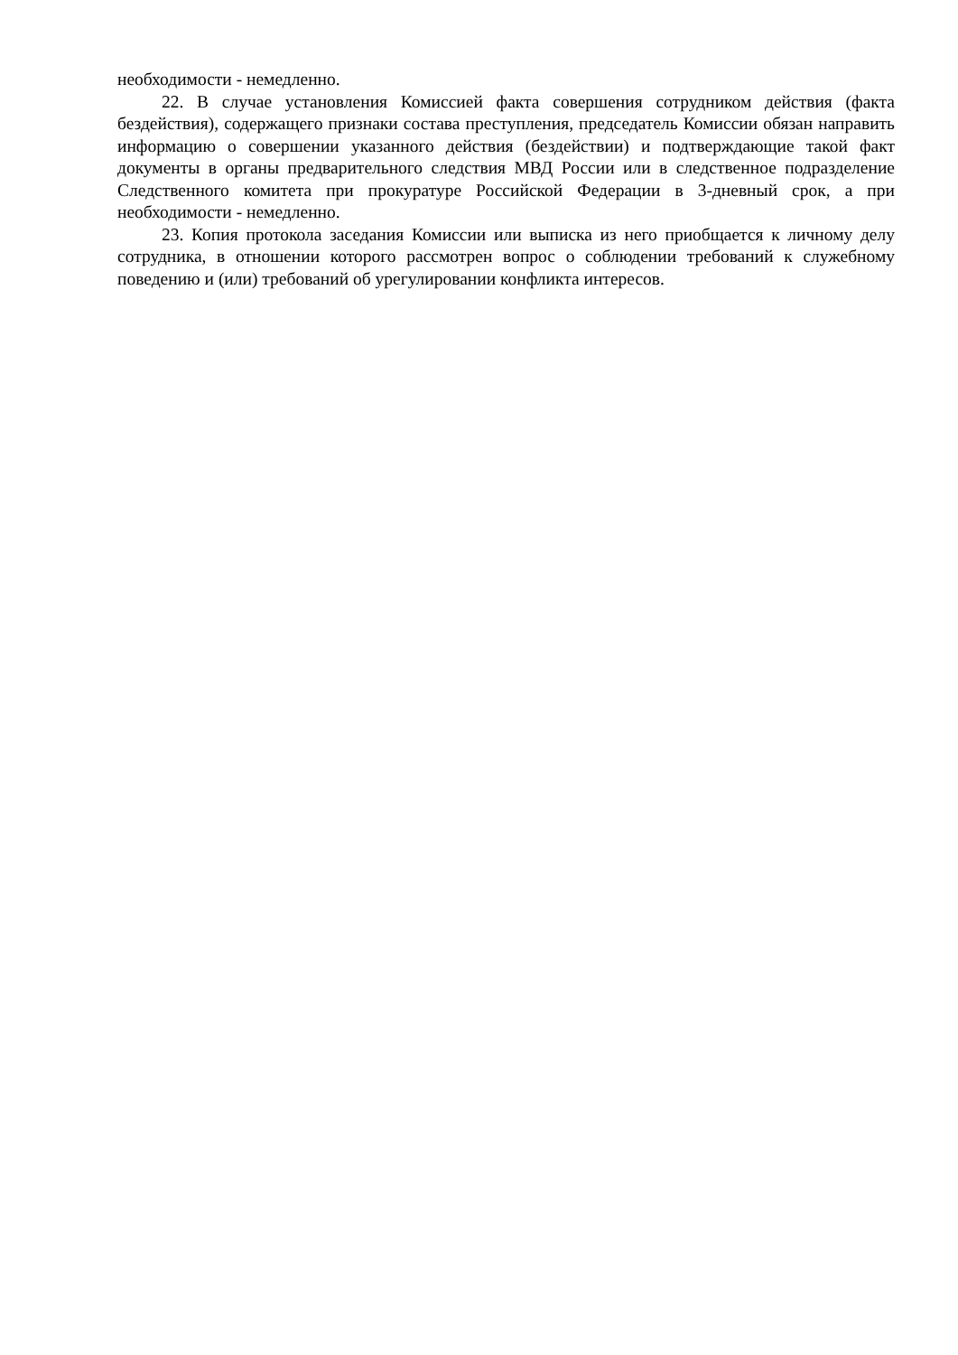необходимости - немедленно.
22. В случае установления Комиссией факта совершения сотрудником действия (факта бездействия), содержащего признаки состава преступления, председатель Комиссии обязан направить информацию о совершении указанного действия (бездействии) и подтверждающие такой факт документы в органы предварительного следствия МВД России или в следственное подразделение Следственного комитета при прокуратуре Российской Федерации в 3-дневный срок, а при необходимости - немедленно.
23. Копия протокола заседания Комиссии или выписка из него приобщается к личному делу сотрудника, в отношении которого рассмотрен вопрос о соблюдении требований к служебному поведению и (или) требований об урегулировании конфликта интересов.